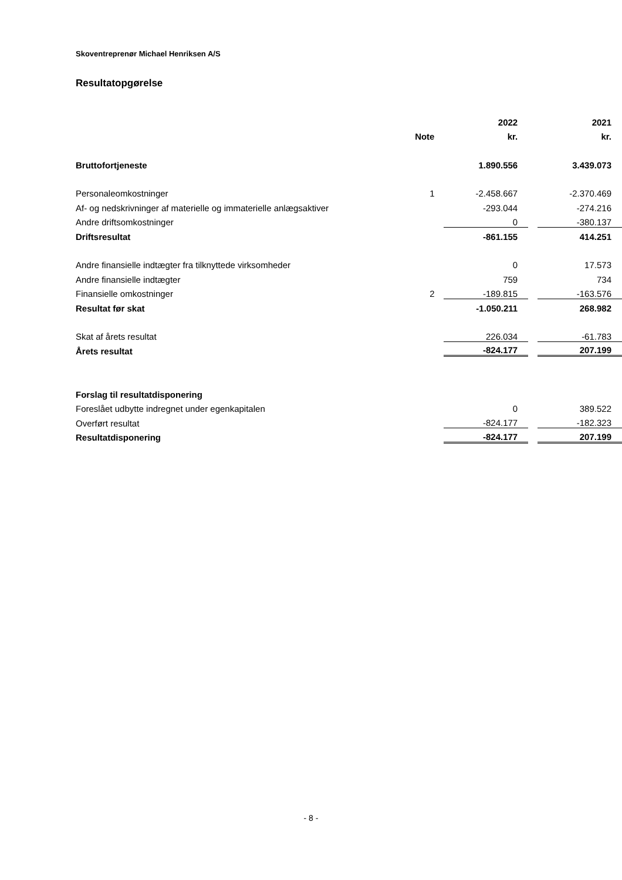Skoventreprenør Michael Henriksen A/S
Resultatopgørelse
| | | | 2022 | | 2021 |
| --- | --- | --- | --- | --- | --- |
| | Note | | kr. | | kr. |
| Bruttofortjeneste | | | 1.890.556 | | 3.439.073 |
| Personaleomkostninger | 1 | | -2.458.667 | | -2.370.469 |
| Af- og nedskrivninger af materielle og immaterielle anlægsaktiver | | | -293.044 | | -274.216 |
| Andre driftsomkostninger | | | 0 | | -380.137 |
| Driftsresultat | | | -861.155 | | 414.251 |
| Andre finansielle indtægter fra tilknyttede virksomheder | | | 0 | | 17.573 |
| Andre finansielle indtægter | | | 759 | | 734 |
| Finansielle omkostninger | 2 | | -189.815 | | -163.576 |
| Resultat før skat | | | -1.050.211 | | 268.982 |
| Skat af årets resultat | | | 226.034 | | -61.783 |
| Årets resultat | | | -824.177 | | 207.199 |
| Forslag til resultatdisponering | | | | | |
| Foreslået udbytte indregnet under egenkapitalen | | | 0 | | 389.522 |
| Overført resultat | | | -824.177 | | -182.323 |
| Resultatdisponering | | | -824.177 | | 207.199 |
- 8 -